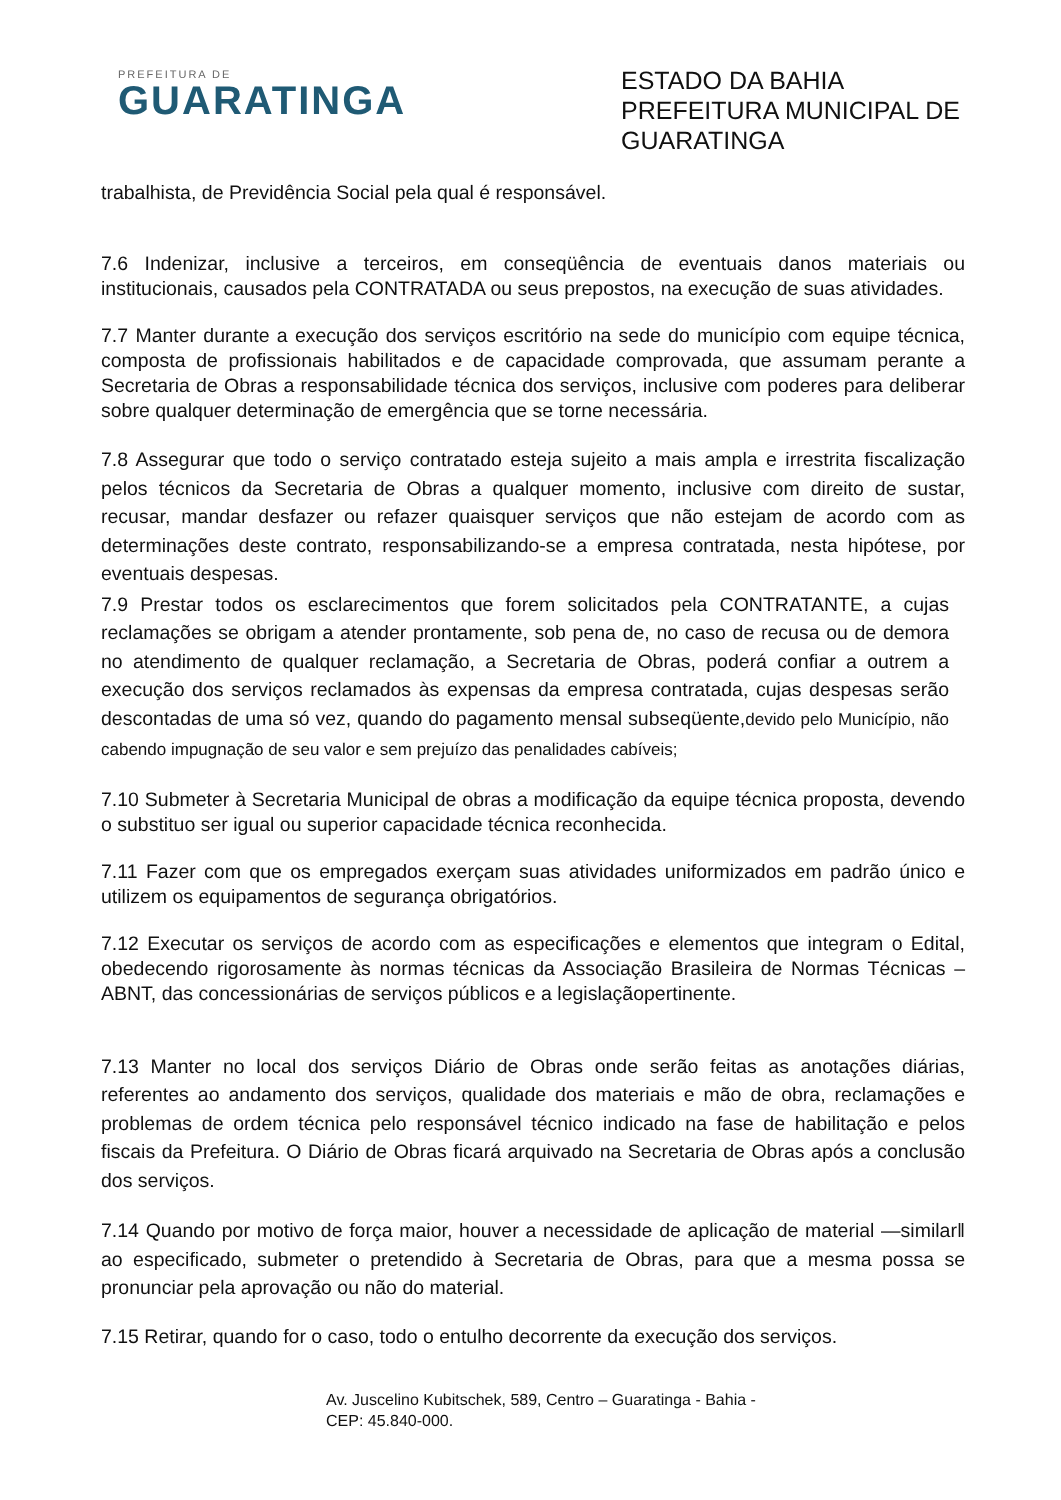PREFEITURA DE
GUARATINGA
ESTADO DA BAHIA
PREFEITURA MUNICIPAL DE
GUARATINGA
trabalhista, de Previdência Social pela qual é responsável.
7.6 Indenizar, inclusive a terceiros, em conseqüência de eventuais danos materiais ou institucionais, causados pela CONTRATADA ou seus prepostos, na execução de suas atividades.
7.7 Manter durante a execução dos serviços escritório na sede do município com equipe técnica, composta de profissionais habilitados e de capacidade comprovada, que assumam perante a Secretaria de Obras a responsabilidade técnica dos serviços, inclusive com poderes para deliberar sobre qualquer determinação de emergência que se torne necessária.
7.8 Assegurar que todo o serviço contratado esteja sujeito a mais ampla e irrestrita fiscalização pelos técnicos da Secretaria de Obras a qualquer momento, inclusive com direito de sustar, recusar, mandar desfazer ou refazer quaisquer serviços que não estejam de acordo com as determinações deste contrato, responsabilizando-se a empresa contratada, nesta hipótese, por eventuais despesas.
7.9 Prestar todos os esclarecimentos que forem solicitados pela CONTRATANTE, a cujas reclamações se obrigam a atender prontamente, sob pena de, no caso de recusa ou de demora no atendimento de qualquer reclamação, a Secretaria de Obras, poderá confiar a outrem a execução dos serviços reclamados às expensas da empresa contratada, cujas despesas serão descontadas de uma só vez, quando do pagamento mensal subseqüente,devido pelo Município, não cabendo impugnação de seu valor e sem prejuízo das penalidades cabíveis;
7.10 Submeter à Secretaria Municipal de obras a modificação da equipe técnica proposta, devendo o substituo ser igual ou superior capacidade técnica reconhecida.
7.11 Fazer com que os empregados exerçam suas atividades uniformizados em padrão único e utilizem os equipamentos de segurança obrigatórios.
7.12 Executar os serviços de acordo com as especificações e elementos que integram o Edital, obedecendo rigorosamente às normas técnicas da Associação Brasileira de Normas Técnicas – ABNT, das concessionárias de serviços públicos e a legislaçãopertinente.
7.13 Manter no local dos serviços Diário de Obras onde serão feitas as anotações diárias, referentes ao andamento dos serviços, qualidade dos materiais e mão de obra, reclamações e problemas de ordem técnica pelo responsável técnico indicado na fase de habilitação e pelos fiscais da Prefeitura. O Diário de Obras ficará arquivado na Secretaria de Obras após a conclusão dos serviços.
7.14 Quando por motivo de força maior, houver a necessidade de aplicação de material ―similar‖ ao especificado, submeter o pretendido à Secretaria de Obras, para que a mesma possa se pronunciar pela aprovação ou não do material.
7.15 Retirar, quando for o caso, todo o entulho decorrente da execução dos serviços.
Av. Juscelino Kubitschek, 589, Centro – Guaratinga - Bahia -
CEP: 45.840-000.